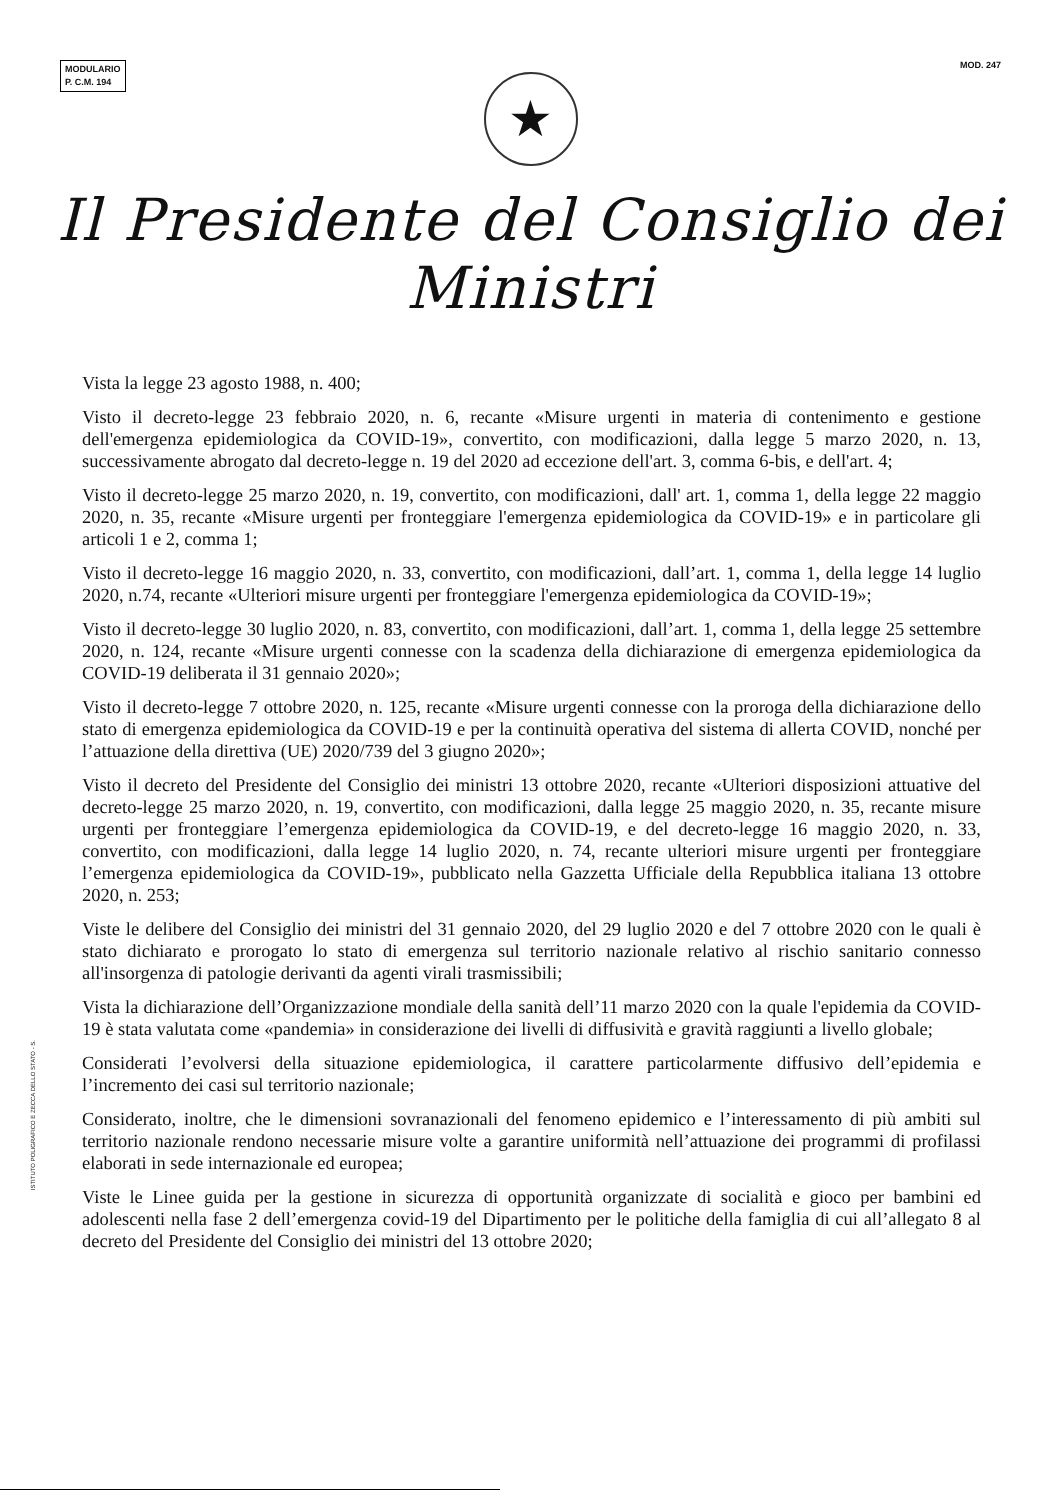MODULARIO
P. C.M. 194
MOD. 247
★
Il Presidente del Consiglio dei Ministri
Vista la legge 23 agosto 1988, n. 400;
Visto il decreto-legge 23 febbraio 2020, n. 6, recante «Misure urgenti in materia di contenimento e gestione dell'emergenza epidemiologica da COVID-19», convertito, con modificazioni, dalla legge 5 marzo 2020, n. 13, successivamente abrogato dal decreto-legge n. 19 del 2020 ad eccezione dell'art. 3, comma 6-bis, e dell'art. 4;
Visto il decreto-legge 25 marzo 2020, n. 19, convertito, con modificazioni, dall' art. 1, comma 1, della legge 22 maggio 2020, n. 35, recante «Misure urgenti per fronteggiare l'emergenza epidemiologica da COVID-19» e in particolare gli articoli 1 e 2, comma 1;
Visto il decreto-legge 16 maggio 2020, n. 33, convertito, con modificazioni, dall’art. 1, comma 1, della legge 14 luglio 2020, n.74, recante «Ulteriori misure urgenti per fronteggiare l'emergenza epidemiologica da COVID-19»;
Visto il decreto-legge 30 luglio 2020, n. 83, convertito, con modificazioni, dall’art. 1, comma 1, della legge 25 settembre 2020, n. 124, recante «Misure urgenti connesse con la scadenza della dichiarazione di emergenza epidemiologica da COVID-19 deliberata il 31 gennaio 2020»;
Visto il decreto-legge 7 ottobre 2020, n. 125, recante «Misure urgenti connesse con la proroga della dichiarazione dello stato di emergenza epidemiologica da COVID-19 e per la continuità operativa del sistema di allerta COVID, nonché per l’attuazione della direttiva (UE) 2020/739 del 3 giugno 2020»;
Visto il decreto del Presidente del Consiglio dei ministri 13 ottobre 2020, recante «Ulteriori disposizioni attuative del decreto-legge 25 marzo 2020, n. 19, convertito, con modificazioni, dalla legge 25 maggio 2020, n. 35, recante misure urgenti per fronteggiare l’emergenza epidemiologica da COVID-19, e del decreto-legge 16 maggio 2020, n. 33, convertito, con modificazioni, dalla legge 14 luglio 2020, n. 74, recante ulteriori misure urgenti per fronteggiare l’emergenza epidemiologica da COVID-19», pubblicato nella Gazzetta Ufficiale della Repubblica italiana 13 ottobre 2020, n. 253;
Viste le delibere del Consiglio dei ministri del 31 gennaio 2020, del 29 luglio 2020 e del 7 ottobre 2020 con le quali è stato dichiarato e prorogato lo stato di emergenza sul territorio nazionale relativo al rischio sanitario connesso all'insorgenza di patologie derivanti da agenti virali trasmissibili;
Vista la dichiarazione dell’Organizzazione mondiale della sanità dell’11 marzo 2020 con la quale l'epidemia da COVID-19 è stata valutata come «pandemia» in considerazione dei livelli di diffusività e gravità raggiunti a livello globale;
Considerati l’evolversi della situazione epidemiologica, il carattere particolarmente diffusivo dell’epidemia e l’incremento dei casi sul territorio nazionale;
Considerato, inoltre, che le dimensioni sovranazionali del fenomeno epidemico e l’interessamento di più ambiti sul territorio nazionale rendono necessarie misure volte a garantire uniformità nell’attuazione dei programmi di profilassi elaborati in sede internazionale ed europea;
Viste le Linee guida per la gestione in sicurezza di opportunità organizzate di socialità e gioco per bambini ed adolescenti nella fase 2 dell’emergenza covid-19 del Dipartimento per le politiche della famiglia di cui all’allegato 8 al decreto del Presidente del Consiglio dei ministri del 13 ottobre 2020;
ISTITUTO POLIGRAFICO E ZECCA DELLO STATO - S.